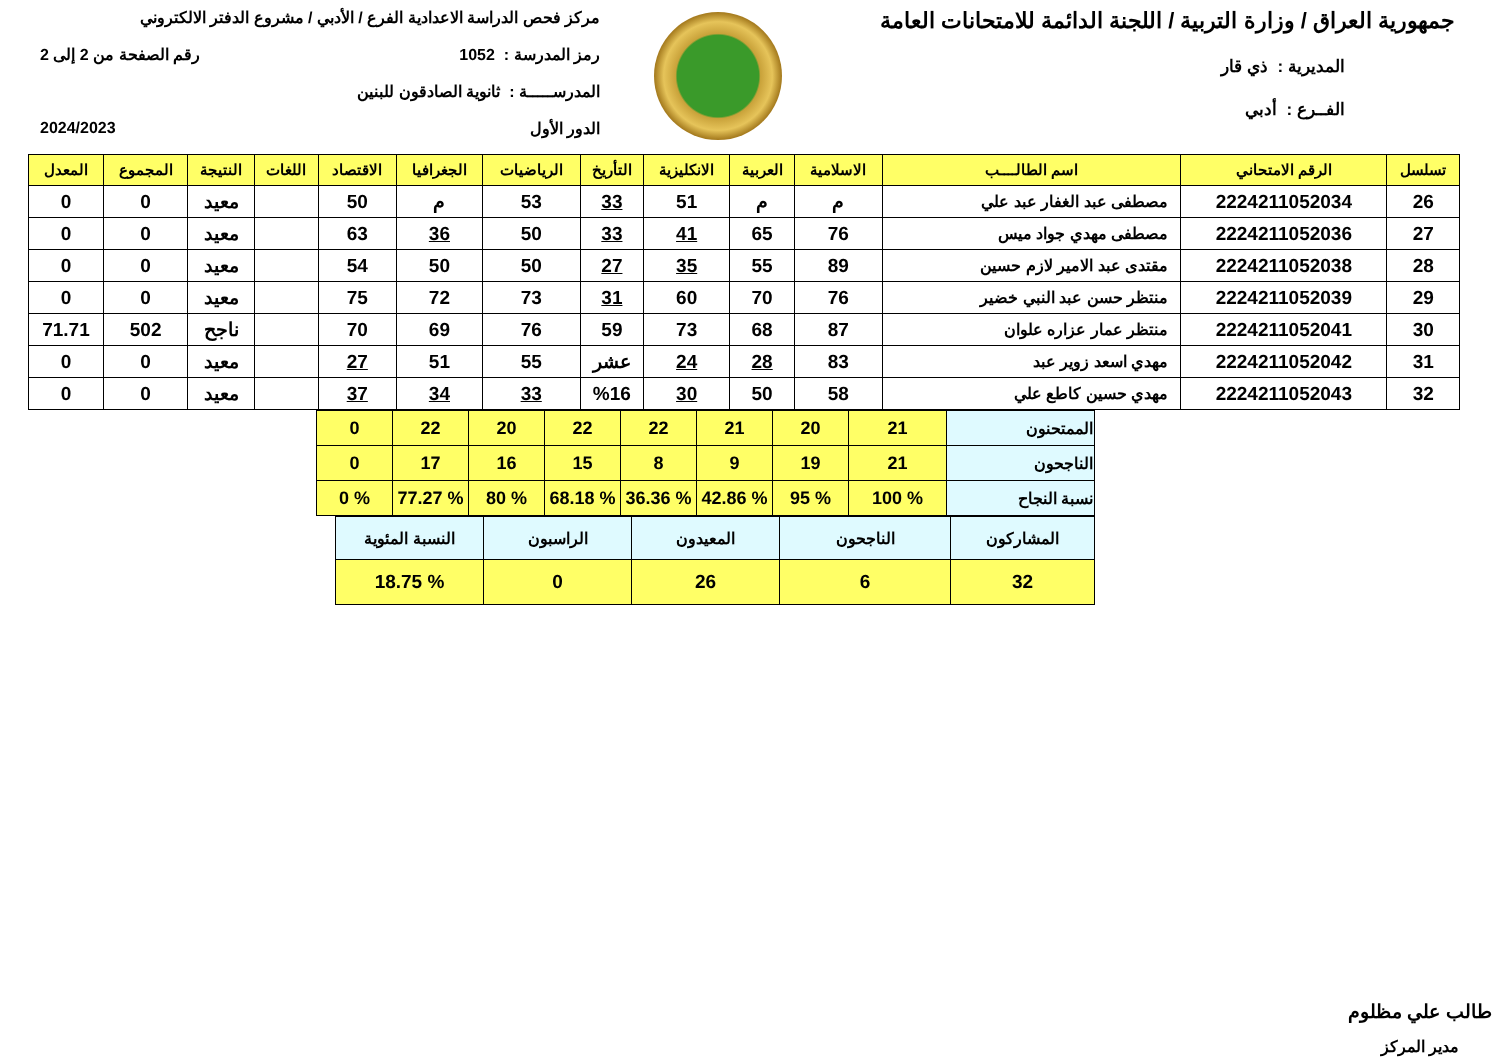جمهورية العراق / وزارة التربية / اللجنة الدائمة للامتحانات العامة
المديرية : ذي قار
الفــرع : أدبي
مركز فحص الدراسة الاعدادية الفرع / الأدبي / مشروع الدفتر الالكتروني
رمز المدرسة : 1052 رقم الصفحة من 2 إلى 2
المدرســـــة : ثانوية الصادقون للبنين
الدور الأول 2024/2023
| تسلسل | الرقم الامتحاني | اسم الطالــــب | الاسلامية | العربية | الانكليزية | التأريخ | الرياضيات | الجغرافيا | الاقتصاد | اللغات | النتيجة | المجموع | المعدل |
| --- | --- | --- | --- | --- | --- | --- | --- | --- | --- | --- | --- | --- | --- |
| 26 | 2224211052034 | مصطفى عبد الغفار عبد علي | م | م | 51 | 33 | 53 | م | 50 | | معيد | 0 | 0 |
| 27 | 2224211052036 | مصطفى مهدي جواد ميس | 76 | 65 | 41 | 33 | 50 | 36 | 63 | | معيد | 0 | 0 |
| 28 | 2224211052038 | مقتدى عبد الامير لازم حسين | 89 | 55 | 35 | 27 | 50 | 50 | 54 | | معيد | 0 | 0 |
| 29 | 2224211052039 | منتظر حسن عبد النبي خضير | 76 | 70 | 60 | 31 | 73 | 72 | 75 | | معيد | 0 | 0 |
| 30 | 2224211052041 | منتظر عمار عزاره علوان | 87 | 68 | 73 | 59 | 76 | 69 | 70 | | ناجح | 502 | 71.71 |
| 31 | 2224211052042 | مهدي اسعد زوير عبد | 83 | 28 | 24 | عشر | 55 | 51 | 27 | | معيد | 0 | 0 |
| 32 | 2224211052043 | مهدي حسين كاطع علي | 58 | 50 | 30 | %16 | 33 | 34 | 37 | | معيد | 0 | 0 |
| الممتحنون | 21 | 20 | 21 | 22 | 22 | 20 | 22 | 0 |
| الناجحون | 21 | 19 | 9 | 8 | 15 | 16 | 17 | 0 |
| نسبة النجاح | % 100 | % 95 | % 42.86 | % 36.36 | % 68.18 | % 80 | % 77.27 | % 0 |
| المشاركون | الناجحون | المعيدون | الراسبون | النسبة المئوية |
| 32 | 6 | 26 | 0 | % 18.75 |
طالب علي مظلوم
مدير المركز